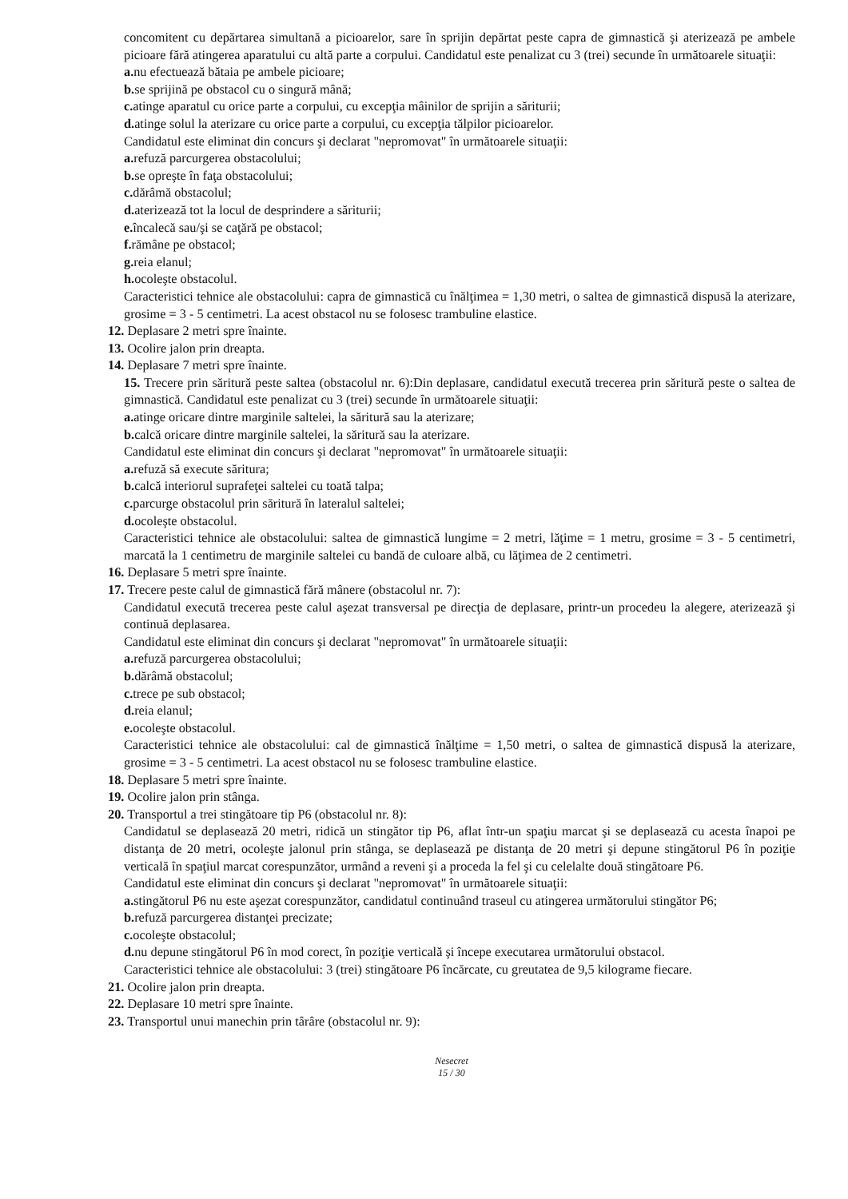concomitent cu depărtarea simultană a picioarelor, sare în sprijin depărtat peste capra de gimnastică şi aterizează pe ambele picioare fără atingerea aparatului cu altă parte a corpului. Candidatul este penalizat cu 3 (trei) secunde în următoarele situaţii:
a. nu efectuează bătaia pe ambele picioare;
b. se sprijină pe obstacol cu o singură mână;
c. atinge aparatul cu orice parte a corpului, cu excepţia mâinilor de sprijin a săriturii;
d. atinge solul la aterizare cu orice parte a corpului, cu excepţia tălpilor picioarelor.
Candidatul este eliminat din concurs şi declarat "nepromovat" în următoarele situaţii:
a. refuză parcurgerea obstacolului;
b. se opreşte în faţa obstacolului;
c. dărâmă obstacolul;
d. aterizează tot la locul de desprindere a săriturii;
e. încalecă sau/şi se caţără pe obstacol;
f. rămâne pe obstacol;
g. reia elanul;
h. ocoleşte obstacolul.
Caracteristici tehnice ale obstacolului: capra de gimnastică cu înălţimea = 1,30 metri, o saltea de gimnastică dispusă la aterizare, grosime = 3 - 5 centimetri. La acest obstacol nu se folosesc trambuline elastice.
12. Deplasare 2 metri spre înainte.
13. Ocolire jalon prin dreapta.
14. Deplasare 7 metri spre înainte.
15. Trecere prin săritură peste saltea (obstacolul nr. 6):Din deplasare, candidatul execută trecerea prin săritură peste o saltea de gimnastică. Candidatul este penalizat cu 3 (trei) secunde în următoarele situaţii:
a. atinge oricare dintre marginile saltelei, la săritură sau la aterizare;
b. calcă oricare dintre marginile saltelei, la săritură sau la aterizare.
Candidatul este eliminat din concurs şi declarat "nepromovat" în următoarele situaţii:
a. refuză să execute săritura;
b. calcă interiorul suprafeţei saltelei cu toată talpa;
c. parcurge obstacolul prin săritură în lateralul saltelei;
d. ocoleşte obstacolul.
Caracteristici tehnice ale obstacolului: saltea de gimnastică lungime = 2 metri, lăţime = 1 metru, grosime = 3 - 5 centimetri, marcată la 1 centimetru de marginile saltelei cu bandă de culoare albă, cu lăţimea de 2 centimetri.
16. Deplasare 5 metri spre înainte.
17. Trecere peste calul de gimnastică fără mânere (obstacolul nr. 7):
Candidatul execută trecerea peste calul aşezat transversal pe direcţia de deplasare, printr-un procedeu la alegere, aterizează şi continuă deplasarea.
Candidatul este eliminat din concurs şi declarat "nepromovat" în următoarele situaţii:
a. refuză parcurgerea obstacolului;
b. dărâmă obstacolul;
c. trece pe sub obstacol;
d. reia elanul;
e. ocoleşte obstacolul.
Caracteristici tehnice ale obstacolului: cal de gimnastică înălţime = 1,50 metri, o saltea de gimnastică dispusă la aterizare, grosime = 3 - 5 centimetri. La acest obstacol nu se folosesc trambuline elastice.
18. Deplasare 5 metri spre înainte.
19. Ocolire jalon prin stânga.
20. Transportul a trei stingătoare tip P6 (obstacolul nr. 8):
Candidatul se deplasează 20 metri, ridică un stingător tip P6, aflat într-un spaţiu marcat şi se deplasează cu acesta înapoi pe distanţa de 20 metri, ocoleşte jalonul prin stânga, se deplasează pe distanţa de 20 metri şi depune stingătorul P6 în poziţie verticală în spaţiul marcat corespunzător, urmând a reveni şi a proceda la fel şi cu celelalte două stingătoare P6.
Candidatul este eliminat din concurs şi declarat "nepromovat" în următoarele situaţii:
a. stingătorul P6 nu este aşezat corespunzător, candidatul continuând traseul cu atingerea următorului stingător P6;
b. refuză parcurgerea distanţei precizate;
c. ocoleşte obstacolul;
d. nu depune stingătorul P6 în mod corect, în poziţie verticală şi începe executarea următorului obstacol.
Caracteristici tehnice ale obstacolului: 3 (trei) stingătoare P6 încărcate, cu greutatea de 9,5 kilograme fiecare.
21. Ocolire jalon prin dreapta.
22. Deplasare 10 metri spre înainte.
23. Transportul unui manechin prin târâre (obstacolul nr. 9):
Nesecret
15 / 30